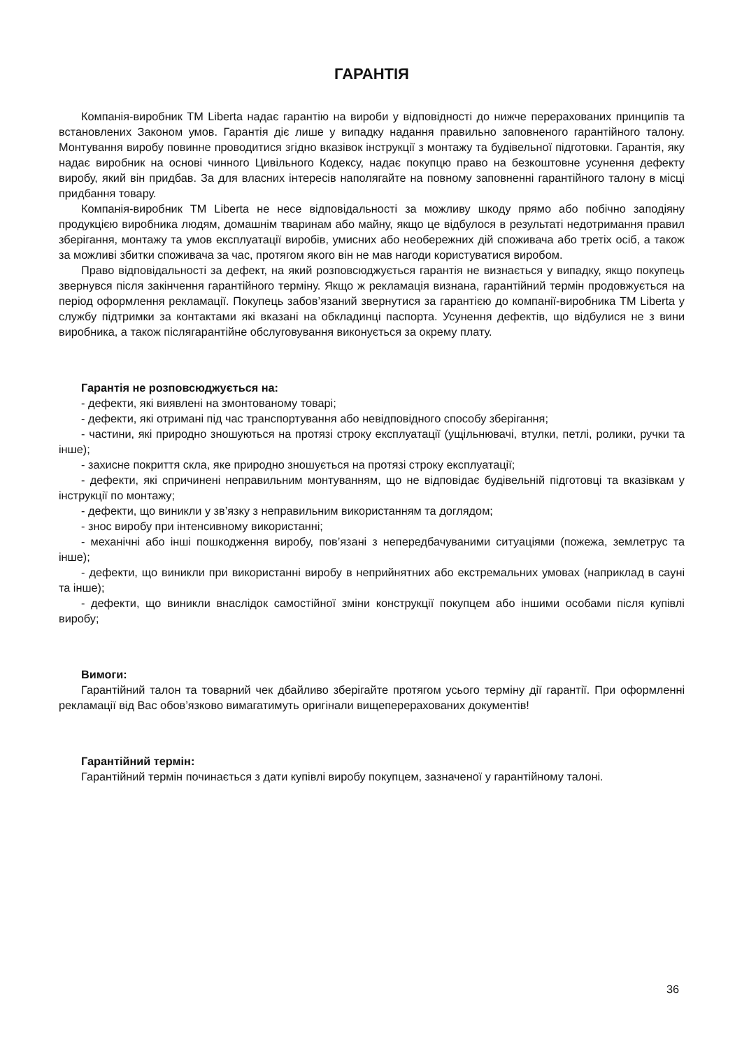ГАРАНТІЯ
Компанія-виробник ТМ Liberta надає гарантію на вироби у відповідності до нижче перерахованих принципів та встановлених Законом умов. Гарантія діє лише у випадку надання правильно заповненого гарантійного талону. Монтування виробу повинне проводитися згідно вказівок інструкції з монтажу та будівельної підготовки. Гарантія, яку надає виробник на основі чинного Цивільного Кодексу, надає покупцю право на безкоштовне усунення дефекту виробу, який він придбав. За для власних інтересів наполягайте на повному заповненні гарантійного талону в місці придбання товару.
Компанія-виробник ТМ Liberta не несе відповідальності за можливу шкоду прямо або побічно заподіяну продукцією виробника людям, домашнім тваринам або майну, якщо це відбулося в результаті недотримання правил зберігання, монтажу та умов експлуатації виробів, умисних або необережних дій споживача або третіх осіб, а також за можливі збитки споживача за час, протягом якого він не мав нагоди користуватися виробом.
Право відповідальності за дефект, на який розповсюджується гарантія не визнається у випадку, якщо покупець звернувся після закінчення гарантійного терміну. Якщо ж рекламація визнана, гарантійний термін продовжується на період оформлення рекламації. Покупець забов’язаний звернутися за гарантією до компанії-виробника ТМ Liberta у службу підтримки за контактами які вказані на обкладинці паспорта. Усунення дефектів, що відбулися не з вини виробника, а також післягарантійне обслуговування виконується за окрему плату.
Гарантія не розповсюджується на:
- дефекти, які виявлені на змонтованому товарі;
- дефекти, які отримані під час транспортування або невідповідного способу зберігання;
- частини, які природно зношуються на протязі строку експлуатації (ущільнювачі, втулки, петлі, ролики, ручки та інше);
- захисне покриття скла, яке природно зношується на протязі строку експлуатації;
- дефекти, які спричинені неправильним монтуванням, що не відповідає будівельній підготовці та вказівкам у інструкції по монтажу;
- дефекти, що виникли у зв’язку з неправильним використанням та доглядом;
- знос виробу при інтенсивному використанні;
- механічні або інші пошкодження виробу, пов’язані з непередбачуваними ситуаціями (пожежа, землетрус та інше);
- дефекти, що виникли при використанні виробу в неприйнятних або екстремальних умовах (наприклад в сауні та інше);
- дефекти, що виникли внаслідок самостійної зміни конструкції покупцем або іншими особами після купівлі виробу;
Вимоги:
Гарантійний талон та товарний чек дбайливо зберігайте протягом усього терміну дії гарантії. При оформленні рекламації від Вас обов’язково вимагатимуть оригінали вищеперерахованих документів!
Гарантійний термін:
Гарантійний термін починається з дати купівлі виробу покупцем, зазначеної у гарантійному талоні.
36